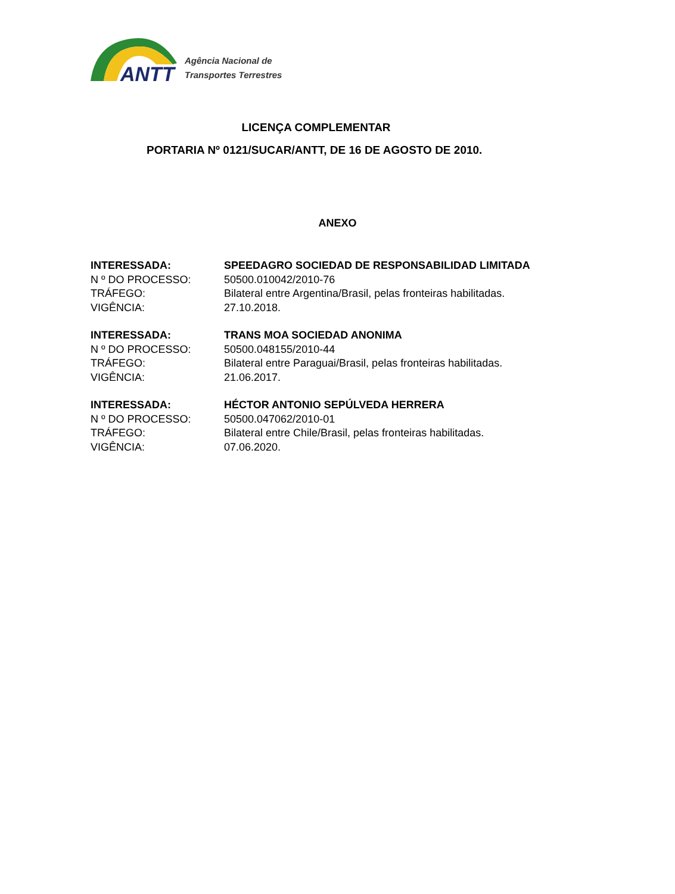ANTT
Agência Nacional de
Transportes Terrestres
LICENÇA COMPLEMENTAR
PORTARIA Nº 0121/SUCAR/ANTT, DE 16 DE AGOSTO DE 2010.
ANEXO
INTERESSADA: SPEEDAGRO SOCIEDAD DE RESPONSABILIDAD LIMITADA
N º DO PROCESSO: 50500.010042/2010-76
TRÁFEGO: Bilateral entre Argentina/Brasil, pelas fronteiras habilitadas.
VIGÊNCIA: 27.10.2018.
INTERESSADA: TRANS MOA SOCIEDAD ANONIMA
N º DO PROCESSO: 50500.048155/2010-44
TRÁFEGO: Bilateral entre Paraguai/Brasil, pelas fronteiras habilitadas.
VIGÊNCIA: 21.06.2017.
INTERESSADA: HÉCTOR ANTONIO SEPÚLVEDA HERRERA
N º DO PROCESSO: 50500.047062/2010-01
TRÁFEGO: Bilateral entre Chile/Brasil, pelas fronteiras habilitadas.
VIGÊNCIA: 07.06.2020.